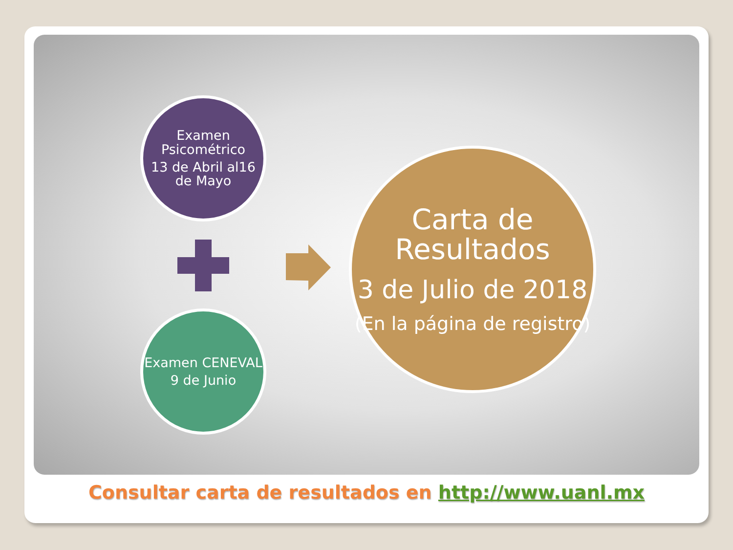Examen Psicométrico
13 de Abril al16 de Mayo
Carta de Resultados
3 de Julio de 2018
(En la página de registro)
Examen CENEVAL
9 de Junio
Consultar carta de resultados en http://www.uanl.mx